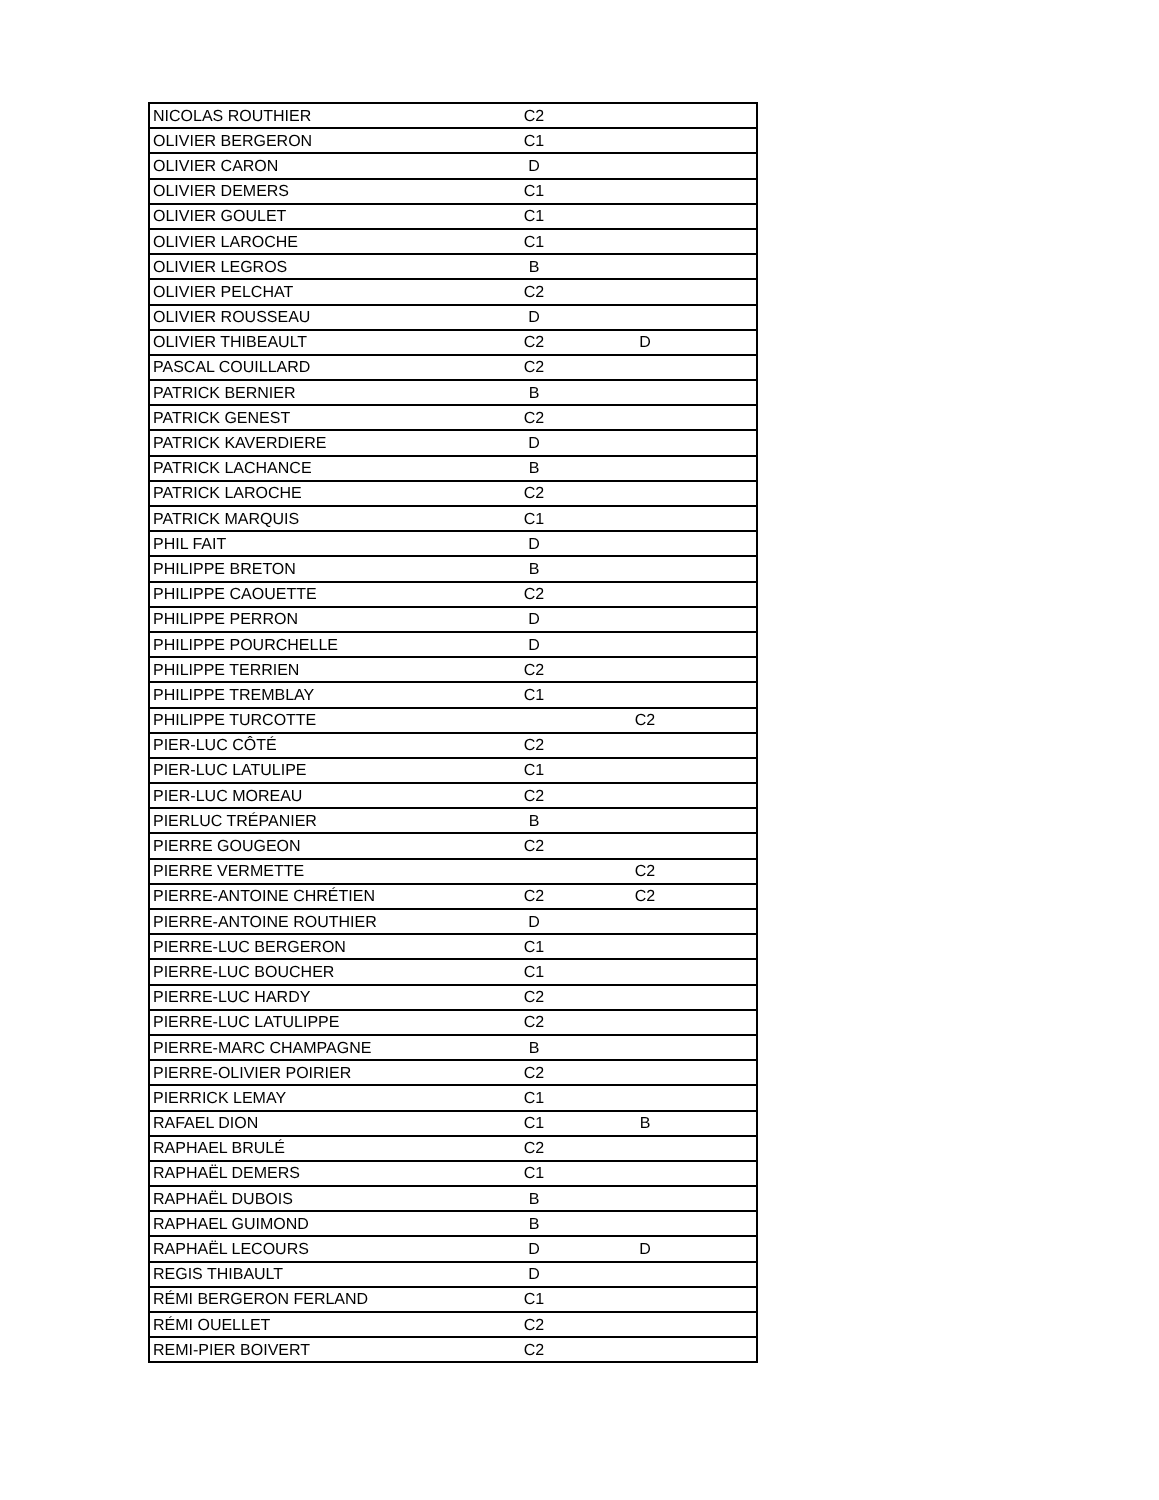| NICOLAS ROUTHIER | C2 | | |
| OLIVIER BERGERON | C1 | | |
| OLIVIER CARON | D | | |
| OLIVIER DEMERS | C1 | | |
| OLIVIER GOULET | C1 | | |
| OLIVIER LAROCHE | C1 | | |
| OLIVIER LEGROS | B | | |
| OLIVIER PELCHAT | C2 | | |
| OLIVIER ROUSSEAU | D | | |
| OLIVIER THIBEAULT | C2 | D | |
| PASCAL COUILLARD | C2 | | |
| PATRICK BERNIER | B | | |
| PATRICK GENEST | C2 | | |
| PATRICK KAVERDIERE | D | | |
| PATRICK LACHANCE | B | | |
| PATRICK LAROCHE | C2 | | |
| PATRICK MARQUIS | C1 | | |
| PHIL FAIT | D | | |
| PHILIPPE BRETON | B | | |
| PHILIPPE CAOUETTE | C2 | | |
| PHILIPPE PERRON | D | | |
| PHILIPPE POURCHELLE | D | | |
| PHILIPPE TERRIEN | C2 | | |
| PHILIPPE TREMBLAY | C1 | | |
| PHILIPPE TURCOTTE | | C2 | |
| PIER-LUC CÔTÉ | C2 | | |
| PIER-LUC LATULIPE | C1 | | |
| PIER-LUC MOREAU | C2 | | |
| PIERLUC TRÉPANIER | B | | |
| PIERRE GOUGEON | C2 | | |
| PIERRE VERMETTE | | C2 | |
| PIERRE-ANTOINE CHRÉTIEN | C2 | C2 | |
| PIERRE-ANTOINE ROUTHIER | D | | |
| PIERRE-LUC BERGERON | C1 | | |
| PIERRE-LUC BOUCHER | C1 | | |
| PIERRE-LUC HARDY | C2 | | |
| PIERRE-LUC LATULIPPE | C2 | | |
| PIERRE-MARC CHAMPAGNE | B | | |
| PIERRE-OLIVIER POIRIER | C2 | | |
| PIERRICK LEMAY | C1 | | |
| RAFAEL DION | C1 | B | |
| RAPHAEL BRULÉ | C2 | | |
| RAPHAËL DEMERS | C1 | | |
| RAPHAËL DUBOIS | B | | |
| RAPHAEL GUIMOND | B | | |
| RAPHAËL LECOURS | D | D | |
| REGIS THIBAULT | D | | |
| RÉMI BERGERON FERLAND | C1 | | |
| RÉMI OUELLET | C2 | | |
| REMI-PIER BOIVERT | C2 | | |